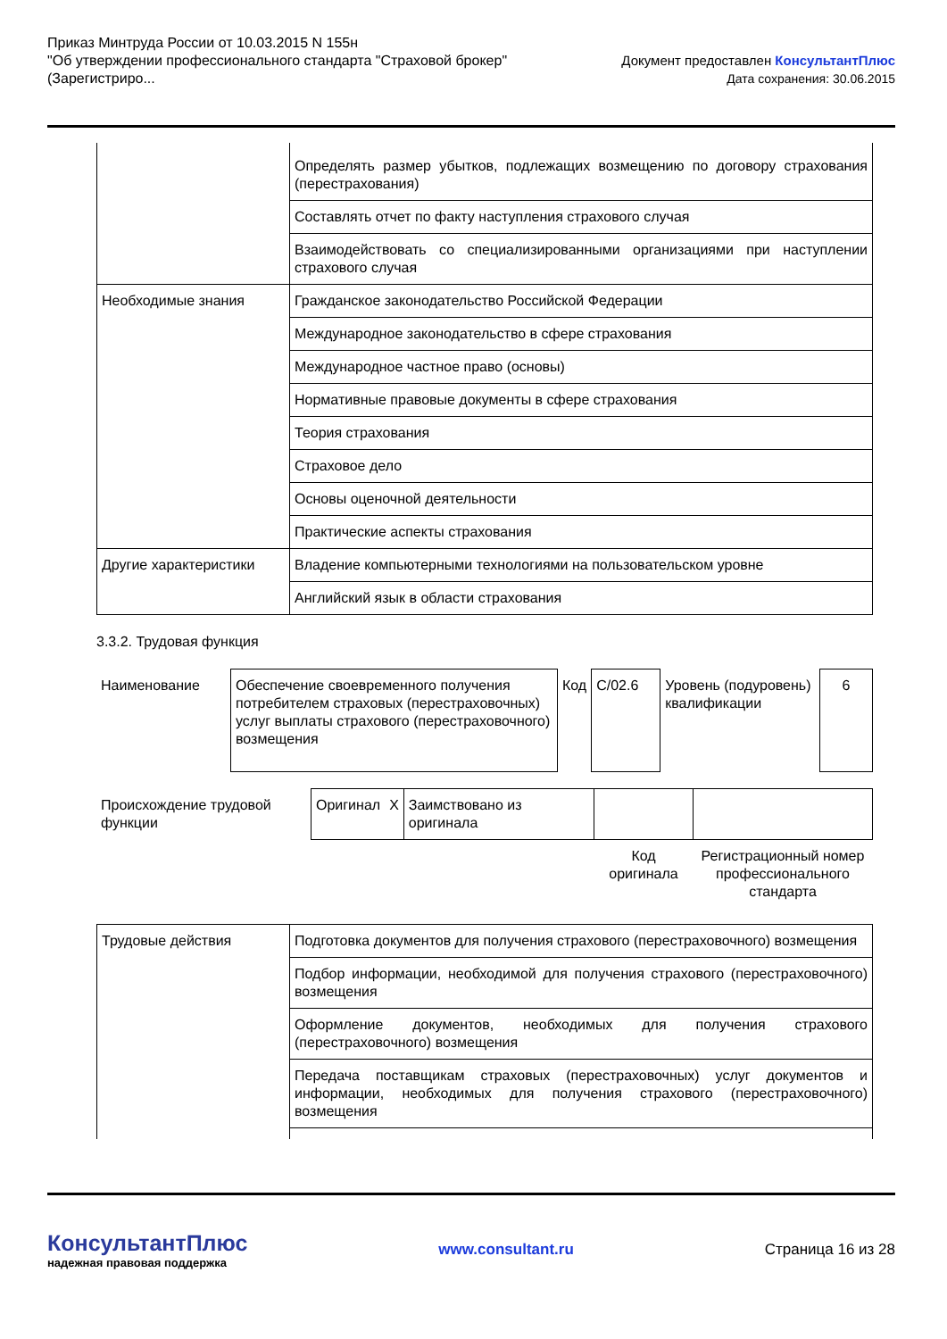Приказ Минтруда России от 10.03.2015 N 155н
"Об утверждении профессионального стандарта "Страховой брокер"
(Зарегистриро...
Документ предоставлен КонсультантПлюс
Дата сохранения: 30.06.2015
| | Определять размер убытков, подлежащих возмещению по договору страхования (перестрахования) |
| | Составлять отчет по факту наступления страхового случая |
| | Взаимодействовать со специализированными организациями при наступлении страхового случая |
| Необходимые знания | Гражданское законодательство Российской Федерации |
| | Международное законодательство в сфере страхования |
| | Международное частное право (основы) |
| | Нормативные правовые документы в сфере страхования |
| | Теория страхования |
| | Страховое дело |
| | Основы оценочной деятельности |
| | Практические аспекты страхования |
| Другие характеристики | Владение компьютерными технологиями на пользовательском уровне |
| | Английский язык в области страхования |
3.3.2. Трудовая функция
| Наименование | Обеспечение своевременного получения потребителем страховых (перестраховочных) услуг выплаты страхового (перестраховочного) возмещения | Код | С/02.6 | Уровень (подуровень) квалификации | 6 |
| Происхождение трудовой функции | Оригинал | X | Заимствовано из оригинала | | |
| | | | | Код оригинала | Регистрационный номер профессионального стандарта |
| Трудовые действия | Подготовка документов для получения страхового (перестраховочного) возмещения |
| | Подбор информации, необходимой для получения страхового (перестраховочного) возмещения |
| | Оформление документов, необходимых для получения страхового (перестраховочного) возмещения |
| | Передача поставщикам страховых (перестраховочных) услуг документов и информации, необходимых для получения страхового (перестраховочного) возмещения |
КонсультантПлюс
надежная правовая поддержка
www.consultant.ru Страница 16 из 28